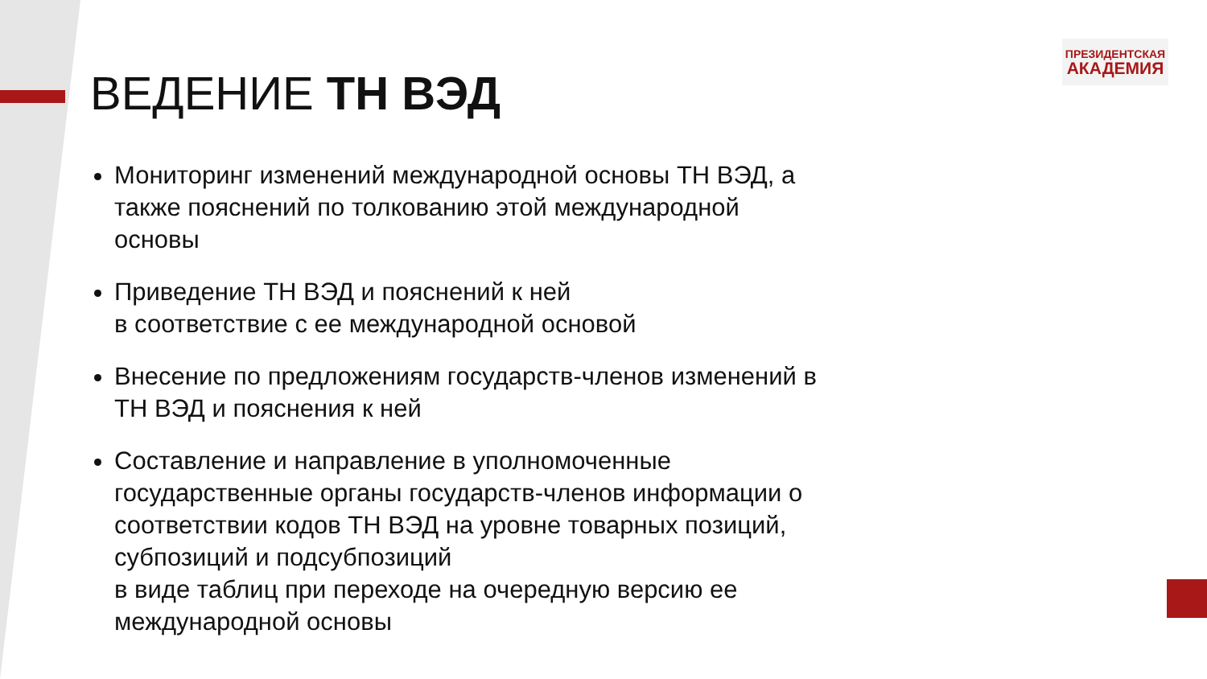ПРЕЗИДЕНТСКАЯ
АКАДЕМИЯ
ВЕДЕНИЕ ТН ВЭД
Мониторинг изменений международной основы ТН ВЭД, а также пояснений по толкованию этой международной основы
Приведение ТН ВЭД и пояснений к ней
в соответствие с ее международной основой
Внесение по предложениям государств-членов изменений в ТН ВЭД и пояснения к ней
Составление и направление в уполномоченные государственные органы государств-членов информации о соответствии кодов ТН ВЭД на уровне товарных позиций, субпозиций и подсубпозиций
в виде таблиц при переходе на очередную версию ее международной основы